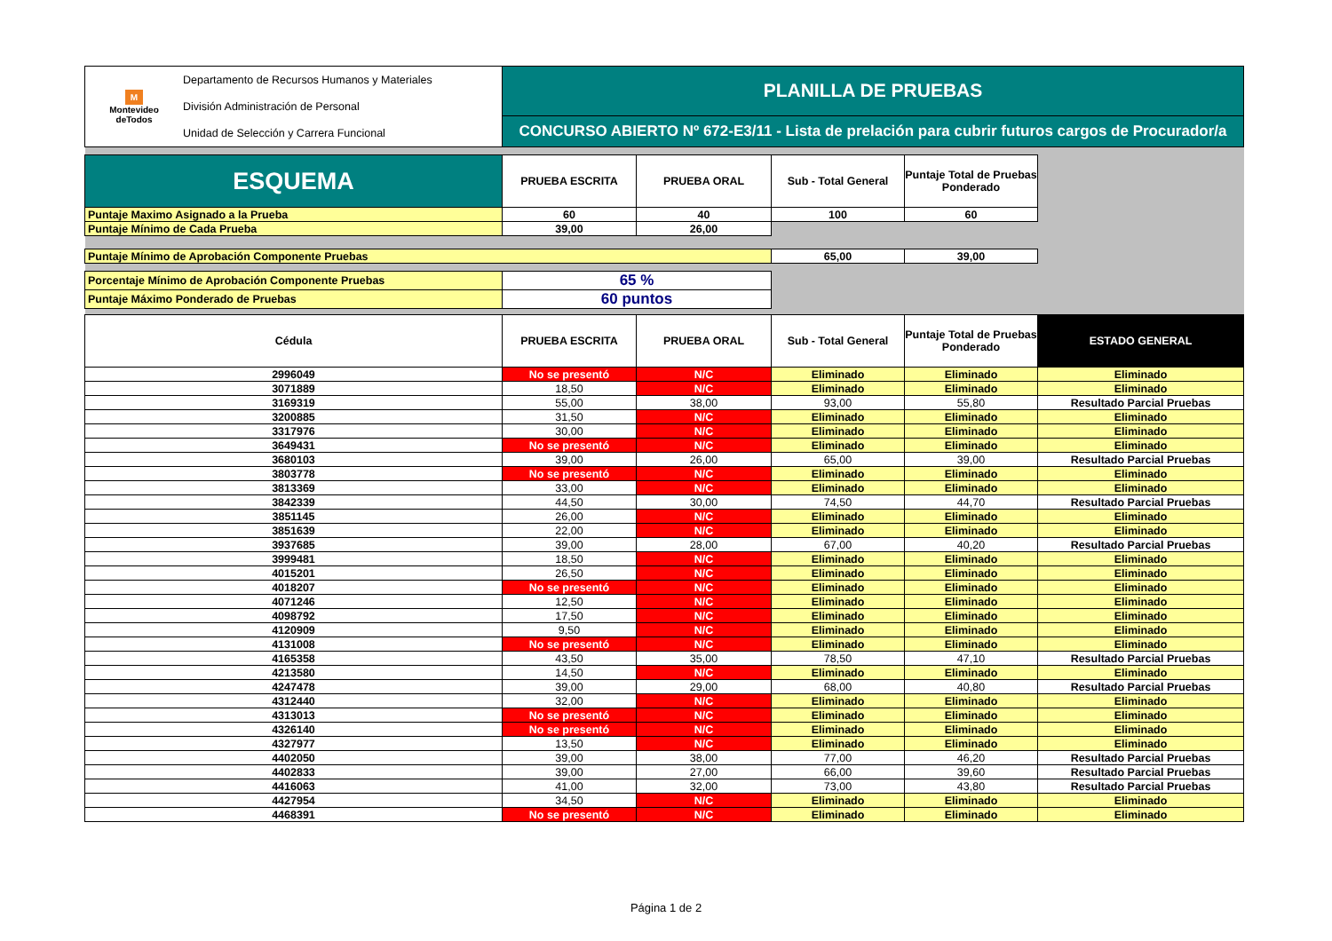| M Montevideo deTodos Departamento de Recursos Humanos y Materiales División Administración de Personal Unidad de Selección y Carrera Funcional | PLANILLA DE PRUEBAS | | | | |
| | CONCURSO ABIERTO Nº 672-E3/11 - Lista de prelación para cubrir futuros cargos de Procurador/a | | | | |
| ESQUEMA | PRUEBA ESCRITA | PRUEBA ORAL | Sub - Total General | Puntaje Total de Pruebas Ponderado | |
| Puntaje Maximo Asignado a la Prueba | 60 | 40 | 100 | 60 | |
| Puntaje Mínimo de Cada Prueba | 39,00 | 26,00 | | | |
| Puntaje Mínimo de Aprobación Componente Pruebas | | | 65,00 | 39,00 | |
| Porcentaje Mínimo de Aprobación Componente Pruebas | 65 % | | | | |
| Puntaje Máximo Ponderado de Pruebas | 60 puntos | | | | |
| Cédula | PRUEBA ESCRITA | PRUEBA ORAL | Sub - Total General | Puntaje Total de Pruebas Ponderado | ESTADO GENERAL |
| 2996049 | No se presentó | N/C | Eliminado | Eliminado | Eliminado |
| 3071889 | 18,50 | N/C | Eliminado | Eliminado | Eliminado |
| 3169319 | 55,00 | 38,00 | 93,00 | 55,80 | Resultado Parcial Pruebas |
| 3200885 | 31,50 | N/C | Eliminado | Eliminado | Eliminado |
| 3317976 | 30,00 | N/C | Eliminado | Eliminado | Eliminado |
| 3649431 | No se presentó | N/C | Eliminado | Eliminado | Eliminado |
| 3680103 | 39,00 | 26,00 | 65,00 | 39,00 | Resultado Parcial Pruebas |
| 3803778 | No se presentó | N/C | Eliminado | Eliminado | Eliminado |
| 3813369 | 33,00 | N/C | Eliminado | Eliminado | Eliminado |
| 3842339 | 44,50 | 30,00 | 74,50 | 44,70 | Resultado Parcial Pruebas |
| 3851145 | 26,00 | N/C | Eliminado | Eliminado | Eliminado |
| 3851639 | 22,00 | N/C | Eliminado | Eliminado | Eliminado |
| 3937685 | 39,00 | 28,00 | 67,00 | 40,20 | Resultado Parcial Pruebas |
| 3999481 | 18,50 | N/C | Eliminado | Eliminado | Eliminado |
| 4015201 | 26,50 | N/C | Eliminado | Eliminado | Eliminado |
| 4018207 | No se presentó | N/C | Eliminado | Eliminado | Eliminado |
| 4071246 | 12,50 | N/C | Eliminado | Eliminado | Eliminado |
| 4098792 | 17,50 | N/C | Eliminado | Eliminado | Eliminado |
| 4120909 | 9,50 | N/C | Eliminado | Eliminado | Eliminado |
| 4131008 | No se presentó | N/C | Eliminado | Eliminado | Eliminado |
| 4165358 | 43,50 | 35,00 | 78,50 | 47,10 | Resultado Parcial Pruebas |
| 4213580 | 14,50 | N/C | Eliminado | Eliminado | Eliminado |
| 4247478 | 39,00 | 29,00 | 68,00 | 40,80 | Resultado Parcial Pruebas |
| 4312440 | 32,00 | N/C | Eliminado | Eliminado | Eliminado |
| 4313013 | No se presentó | N/C | Eliminado | Eliminado | Eliminado |
| 4326140 | No se presentó | N/C | Eliminado | Eliminado | Eliminado |
| 4327977 | 13,50 | N/C | Eliminado | Eliminado | Eliminado |
| 4402050 | 39,00 | 38,00 | 77,00 | 46,20 | Resultado Parcial Pruebas |
| 4402833 | 39,00 | 27,00 | 66,00 | 39,60 | Resultado Parcial Pruebas |
| 4416063 | 41,00 | 32,00 | 73,00 | 43,80 | Resultado Parcial Pruebas |
| 4427954 | 34,50 | N/C | Eliminado | Eliminado | Eliminado |
| 4468391 | No se presentó | N/C | Eliminado | Eliminado | Eliminado |
Página 1 de 2